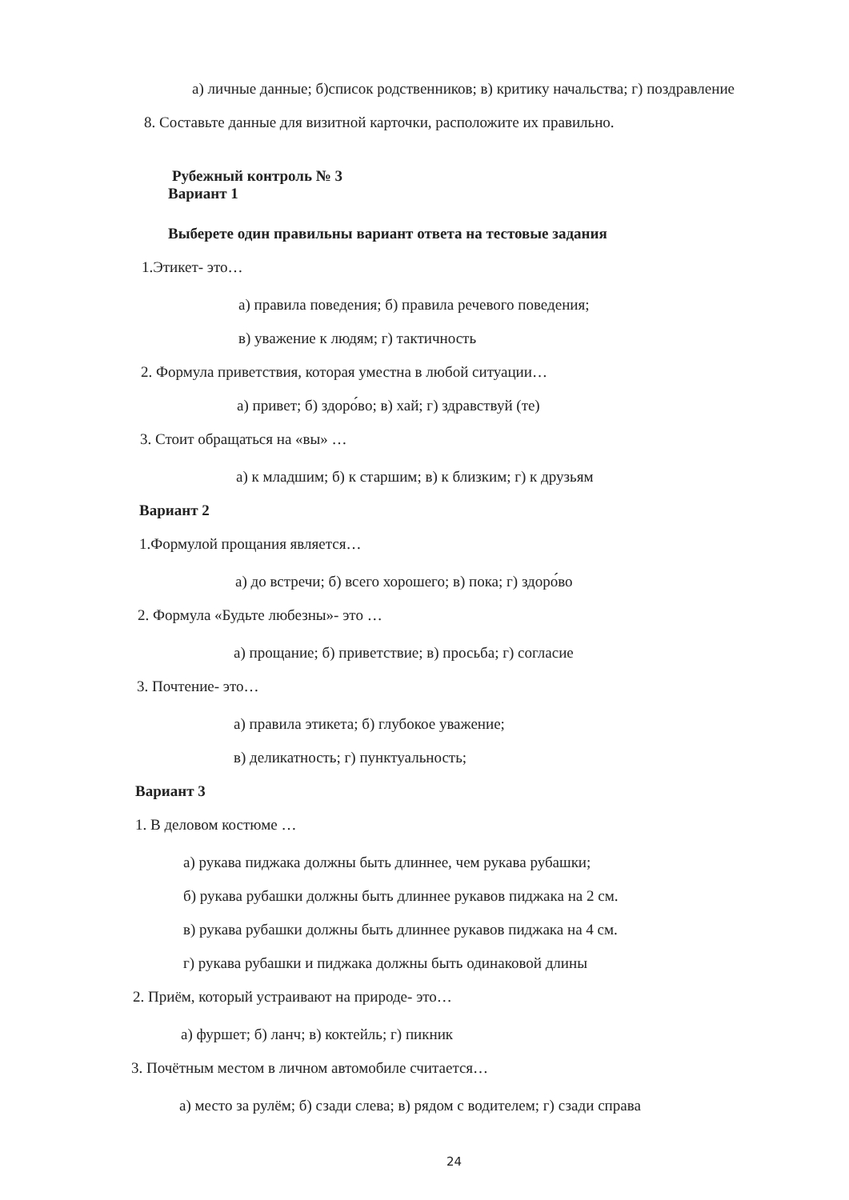а) личные данные; б)список родственников; в) критику начальства; г) поздравление
8. Составьте данные для визитной карточки, расположите их правильно.
Рубежный контроль № 3
Вариант 1
Выберете один правильны вариант ответа на тестовые задания
1.Этикет- это…
а) правила поведения; б) правила речевого поведения;
в) уважение к людям; г) тактичность
2. Формула приветствия, которая уместна в любой ситуации…
а) привет; б) здоро́во; в) хай; г) здравствуй (те)
3. Стоит обращаться на «вы» …
а) к младшим; б) к старшим; в) к близким; г) к друзьям
Вариант 2
1.Формулой прощания является…
а) до встречи; б) всего хорошего; в) пока; г) здоро́во
2. Формула «Будьте любезны»- это …
а) прощание; б) приветствие; в) просьба; г) согласие
3. Почтение- это…
а) правила этикета; б) глубокое уважение;
в) деликатность; г) пунктуальность;
Вариант 3
1. В деловом костюме …
а) рукава пиджака должны быть длиннее, чем рукава рубашки;
б) рукава рубашки должны быть длиннее рукавов пиджака на 2 см.
в) рукава рубашки должны быть длиннее рукавов пиджака на 4 см.
г) рукава рубашки и пиджака должны быть одинаковой длины
2. Приём, который устраивают на природе- это…
а) фуршет; б) ланч; в) коктейль; г) пикник
3. Почётным местом в личном автомобиле считается…
а) место за рулём; б) сзади слева; в) рядом с водителем; г) сзади справа
24